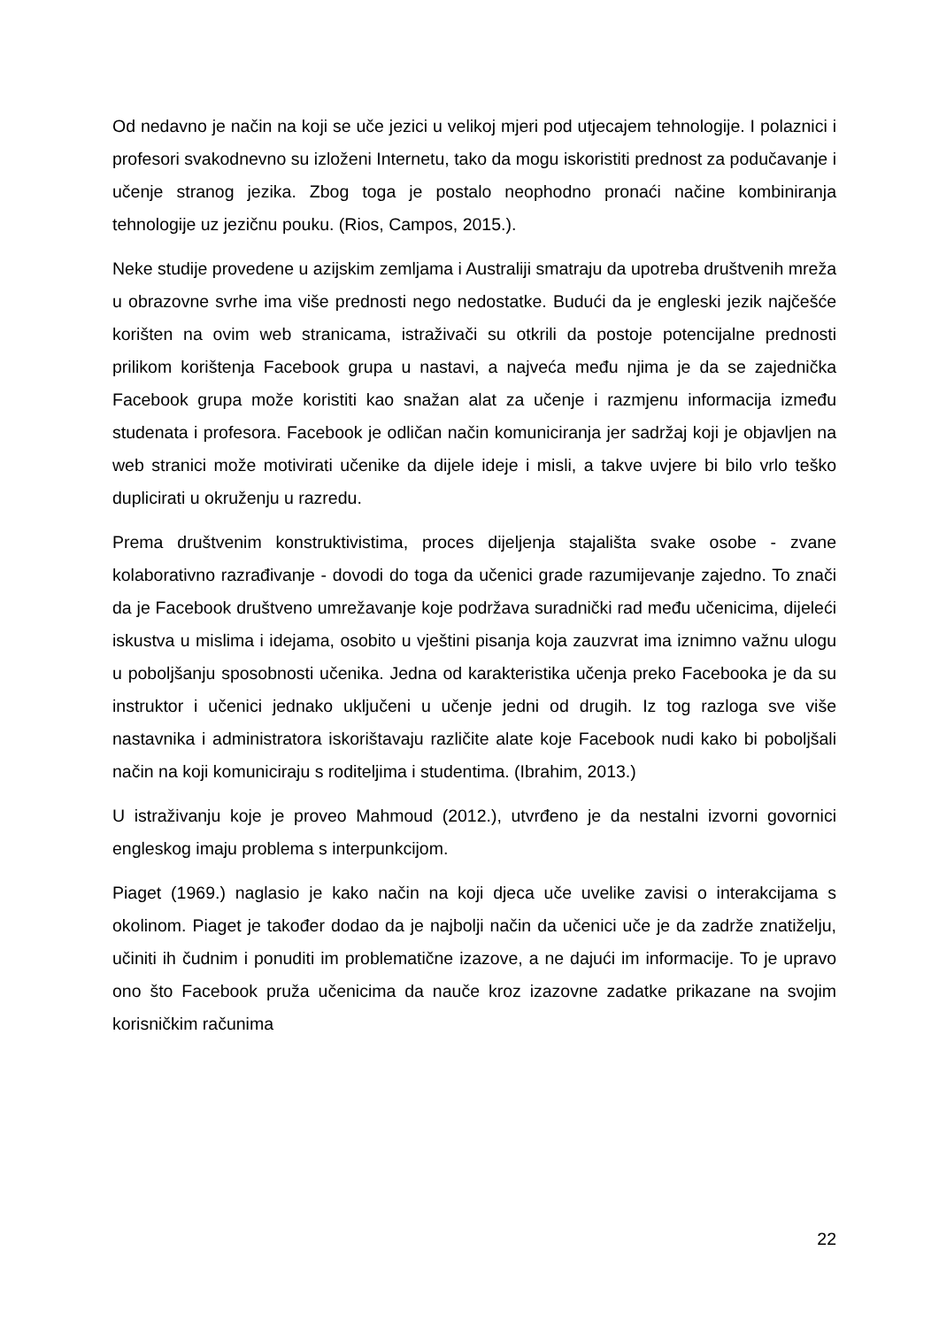Od nedavno je način na koji se uče jezici u velikoj mjeri pod utjecajem tehnologije. I polaznici i profesori svakodnevno su izloženi Internetu, tako da mogu iskoristiti prednost za podučavanje i učenje stranog jezika. Zbog toga je postalo neophodno pronaći načine kombiniranja tehnologije uz jezičnu pouku. (Rios, Campos, 2015.).
Neke studije provedene u azijskim zemljama i Australiji smatraju da upotreba društvenih mreža u obrazovne svrhe ima više prednosti nego nedostatke. Budući da je engleski jezik najčešće korišten na ovim web stranicama, istraživači su otkrili da postoje potencijalne prednosti prilikom korištenja Facebook grupa u nastavi, a najveća među njima je da se zajednička Facebook grupa može koristiti kao snažan alat za učenje i razmjenu informacija između studenata i profesora. Facebook je odličan način komuniciranja jer sadržaj koji je objavljen na web stranici može motivirati učenike da dijele ideje i misli, a takve uvjere bi bilo vrlo teško duplicirati u okruženju u razredu.
Prema društvenim konstruktivistima, proces dijeljenja stajališta svake osobe - zvane kolaborativno razrađivanje - dovodi do toga da učenici grade razumijevanje zajedno. To znači da je Facebook društveno umrežavanje koje podržava suradnički rad među učenicima, dijeleći iskustva u mislima i idejama, osobito u vještini pisanja koja zauzvrat ima iznimno važnu ulogu u poboljšanju sposobnosti učenika. Jedna od karakteristika učenja preko Facebooka je da su instruktor i učenici jednako uključeni u učenje jedni od drugih. Iz tog razloga sve više nastavnika i administratora iskorištavaju različite alate koje Facebook nudi kako bi poboljšali način na koji komuniciraju s roditeljima i studentima. (Ibrahim, 2013.)
U istraživanju koje je proveo Mahmoud (2012.), utvrđeno je da nestalni izvorni govornici engleskog imaju problema s interpunkcijom.
Piaget (1969.) naglasio je kako način na koji djeca uče uvelike zavisi o interakcijama s okolinom. Piaget je također dodao da je najbolji način da učenici uče je da zadrže znatiželju, učiniti ih čudnim i ponuditi im problematične izazove, a ne dajući im informacije. To je upravo ono što Facebook pruža učenicima da nauče kroz izazovne zadatke prikazane na svojim korisničkim računima
22